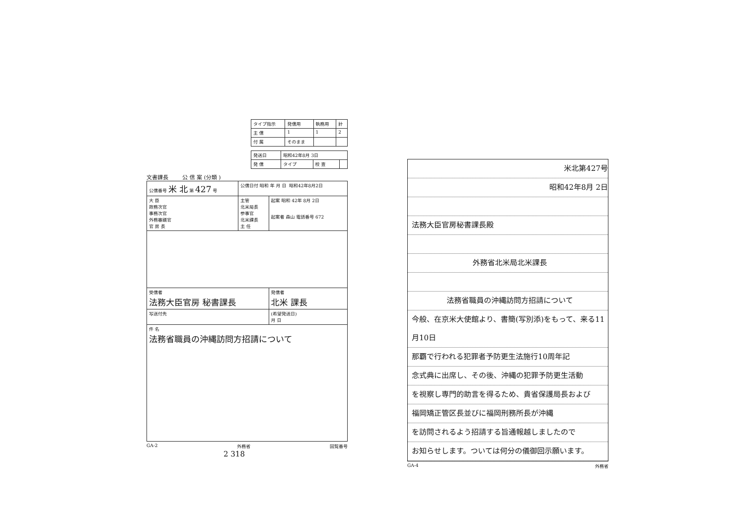| タイプ指示 | 発信用 | 執務用 | 計 |
| 主 信 | 1 | 1 | 2 |
| 付 属 | そのまま | | |
| 発送日 | 昭和42年8月 3日 | | |
| 発 信 | タイプ | 校 査 | |
文書課長 公 信 案 (分類 )
| 公信番号 米 北 第 427 号 | 公信日付 昭和 年 月 日 昭和42年8月2日 | |
| 大 臣 政務次官 事務次官 外務審議官 官 房 長 | 主管 北米局長 参事官 北米課長 主 任 | 起案 昭和 42年 8月 2日 起案者 森山 電話番号 672 |
| 受信者 法務大臣官房 秘書課長 | | 発信者 北米 課長 |
| 写送付先 | | (希望発送日) 月 日 |
| 件 名 法務省職員の沖縄訪問方招請について | | |
GA-2 外務省 回覧番号
2 318
米北第427号
昭和42年8月 2日
法務大臣官房秘書課長殿
外務省北米局北米課長
法務省職員の沖縄訪問方招請について
今般、在京米大使館より、書簡(写別添)をもって、来る11月10日
那覇で行われる犯罪者予防更生法施行10周年記
念式典に出席し、その後、沖縄の犯罪予防更生活動
を視察し専門的助言を得るため、貴省保護局長および
福岡矯正管区長並びに福岡刑務所長が沖縄
を訪問されるよう招請する旨通報越しましたので
お知らせします。ついては何分の儀御回示願います。
GA-4 外務省